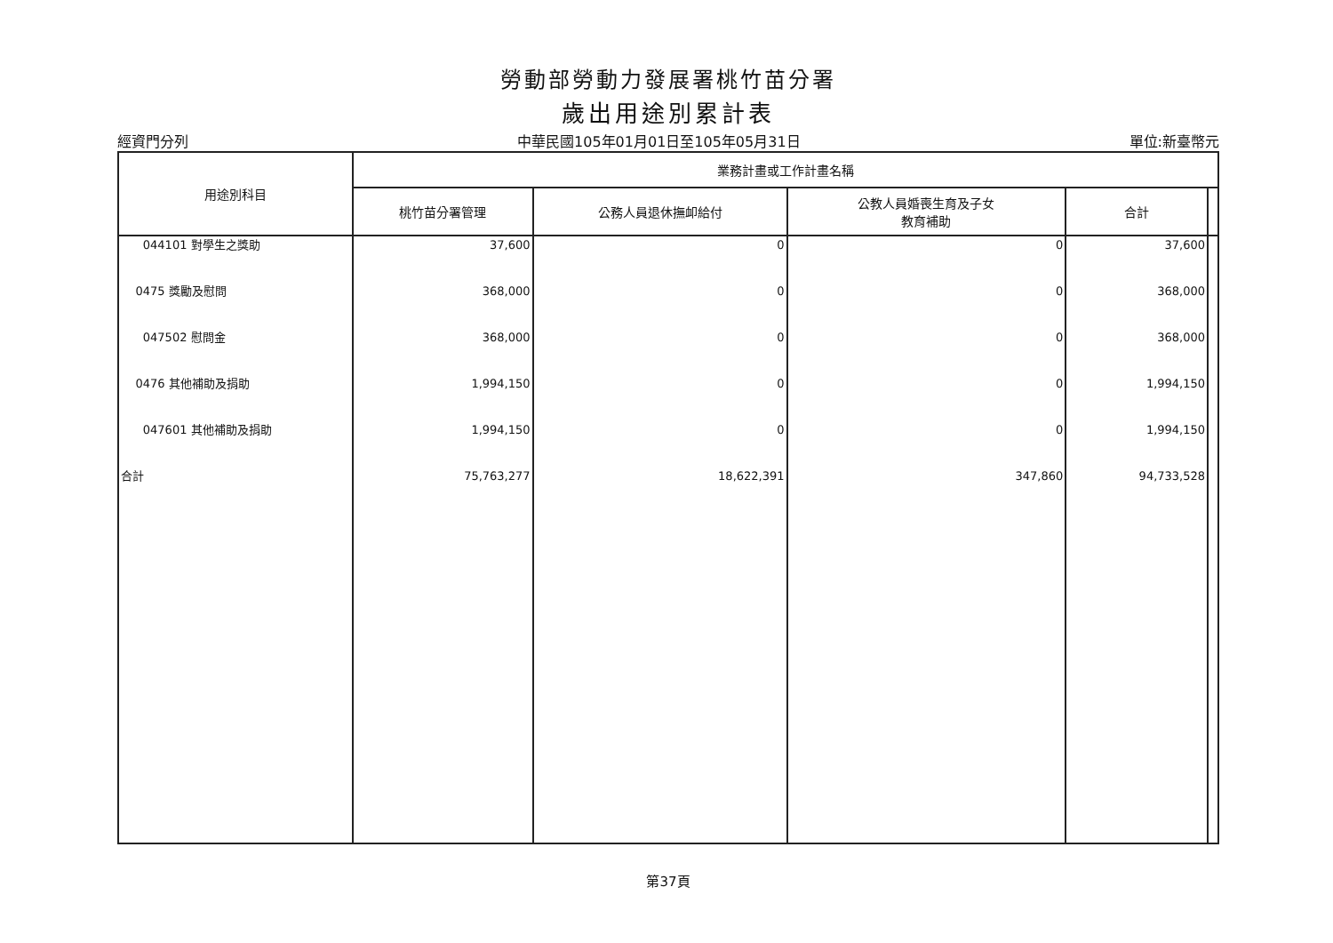勞動部勞動力發展署桃竹苗分署
歲出用途別累計表
經資門分列 中華民國105年01月01日至105年05月31日 單位:新臺幣元
| 用途別科目 | 業務計畫或工作計畫名稱 | | | | |
| --- | --- | --- | --- | --- | --- |
| | 桃竹苗分署管理 | 公務人員退休撫卹給付 | 公教人員婚喪生育及子女 教育補助 | 合計 | |
| 044101 對學生之獎助 0475 獎勵及慰問 047502 慰問金 0476 其他補助及捐助 047601 其他補助及捐助 合計 | 37,600 368,000 368,000 1,994,150 1,994,150 75,763,277 | 0 0 0 0 0 18,622,391 | 0 0 0 0 0 347,860 | 37,600 368,000 368,000 1,994,150 1,994,150 94,733,528 | |
第37頁